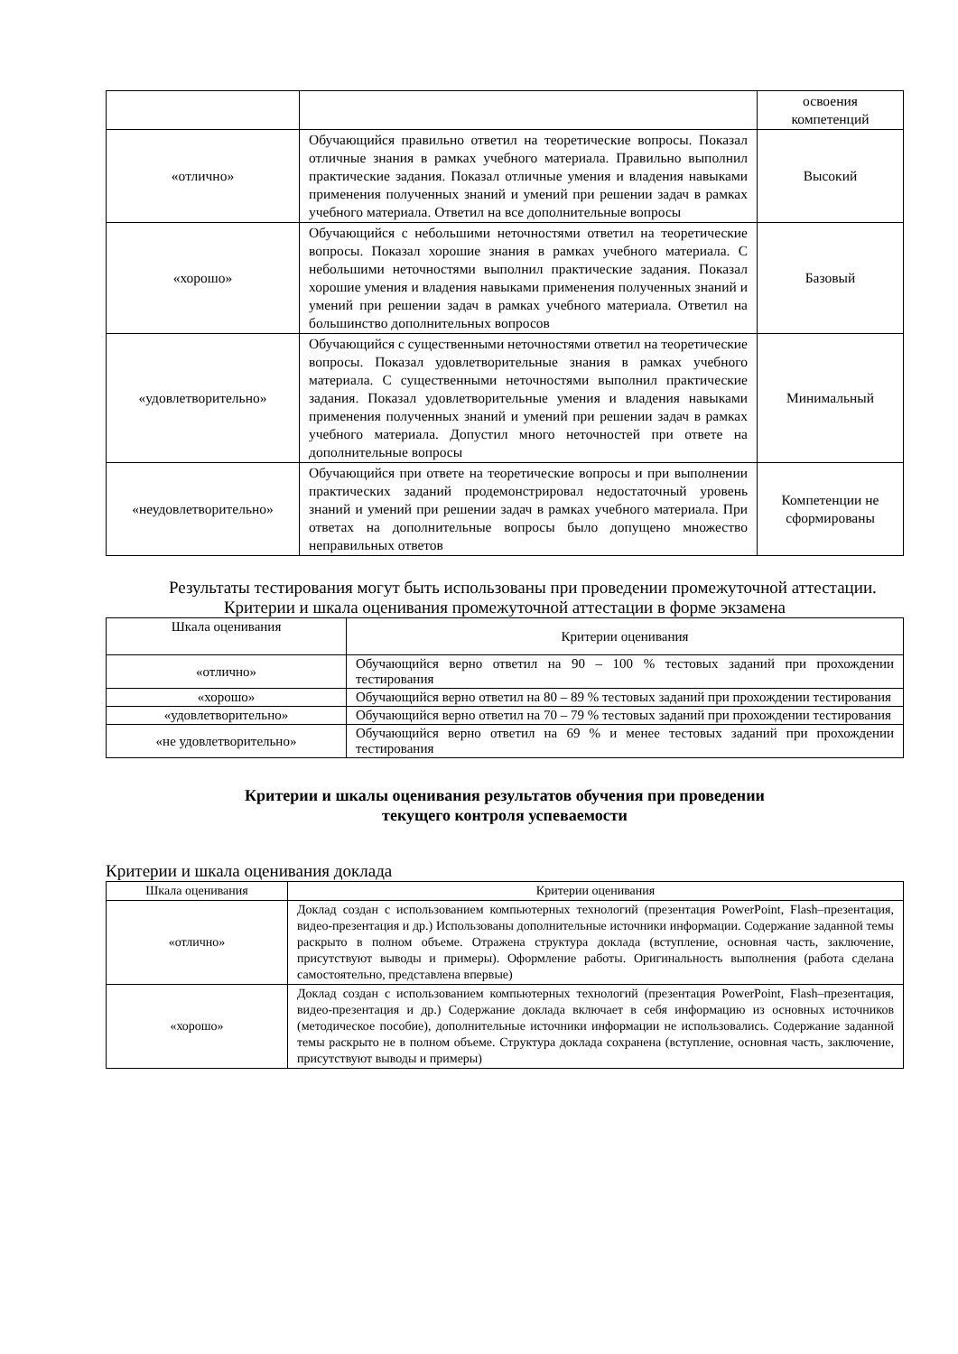| | | освоения компетенций |
| «отлично» | Обучающийся правильно ответил на теоретические вопросы. Показал отличные знания в рамках учебного материала. Правильно выполнил практические задания. Показал отличные умения и владения навыками применения полученных знаний и умений при решении задач в рамках учебного материала. Ответил на все дополнительные вопросы | Высокий |
| «хорошо» | Обучающийся с небольшими неточностями ответил на теоретические вопросы. Показал хорошие знания в рамках учебного материала. С небольшими неточностями выполнил практические задания. Показал хорошие умения и владения навыками применения полученных знаний и умений при решении задач в рамках учебного материала. Ответил на большинство дополнительных вопросов | Базовый |
| «удовлетворительно» | Обучающийся с существенными неточностями ответил на теоретические вопросы. Показал удовлетворительные знания в рамках учебного материала. С существенными неточностями выполнил практические задания. Показал удовлетворительные умения и владения навыками применения полученных знаний и умений при решении задач в рамках учебного материала. Допустил много неточностей при ответе на дополнительные вопросы | Минимальный |
| «неудовлетворительно» | Обучающийся при ответе на теоретические вопросы и при выполнении практических заданий продемонстрировал недостаточный уровень знаний и умений при решении задач в рамках учебного материала. При ответах на дополнительные вопросы было допущено множество неправильных ответов | Компетенции не сформированы |
Результаты тестирования могут быть использованы при проведении промежуточной аттестации.
Критерии и шкала оценивания промежуточной аттестации в форме экзамена
| Шкала оценивания | Критерии оценивания |
| --- | --- |
| «отлично» | Обучающийся верно ответил на 90 – 100 % тестовых заданий при прохождении тестирования |
| «хорошо» | Обучающийся верно ответил на 80 – 89 % тестовых заданий при прохождении тестирования |
| «удовлетворительно» | Обучающийся верно ответил на 70 – 79 % тестовых заданий при прохождении тестирования |
| «не удовлетворительно» | Обучающийся верно ответил на 69 % и менее тестовых заданий при прохождении тестирования |
Критерии и шкалы оценивания результатов обучения при проведении
текущего контроля успеваемости
Критерии и шкала оценивания доклада
| Шкала оценивания | Критерии оценивания |
| --- | --- |
| «отлично» | Доклад создан с использованием компьютерных технологий (презентация PowerPoint, Flash–презентация, видео-презентация и др.) Использованы дополнительные источники информации. Содержание заданной темы раскрыто в полном объеме. Отражена структура доклада (вступление, основная часть, заключение, присутствуют выводы и примеры). Оформление работы. Оригинальность выполнения (работа сделана самостоятельно, представлена впервые) |
| «хорошо» | Доклад создан с использованием компьютерных технологий (презентация PowerPoint, Flash–презентация, видео-презентация и др.) Содержание доклада включает в себя информацию из основных источников (методическое пособие), дополнительные источники информации не использовались. Содержание заданной темы раскрыто не в полном объеме. Структура доклада сохранена (вступление, основная часть, заключение, присутствуют выводы и примеры) |